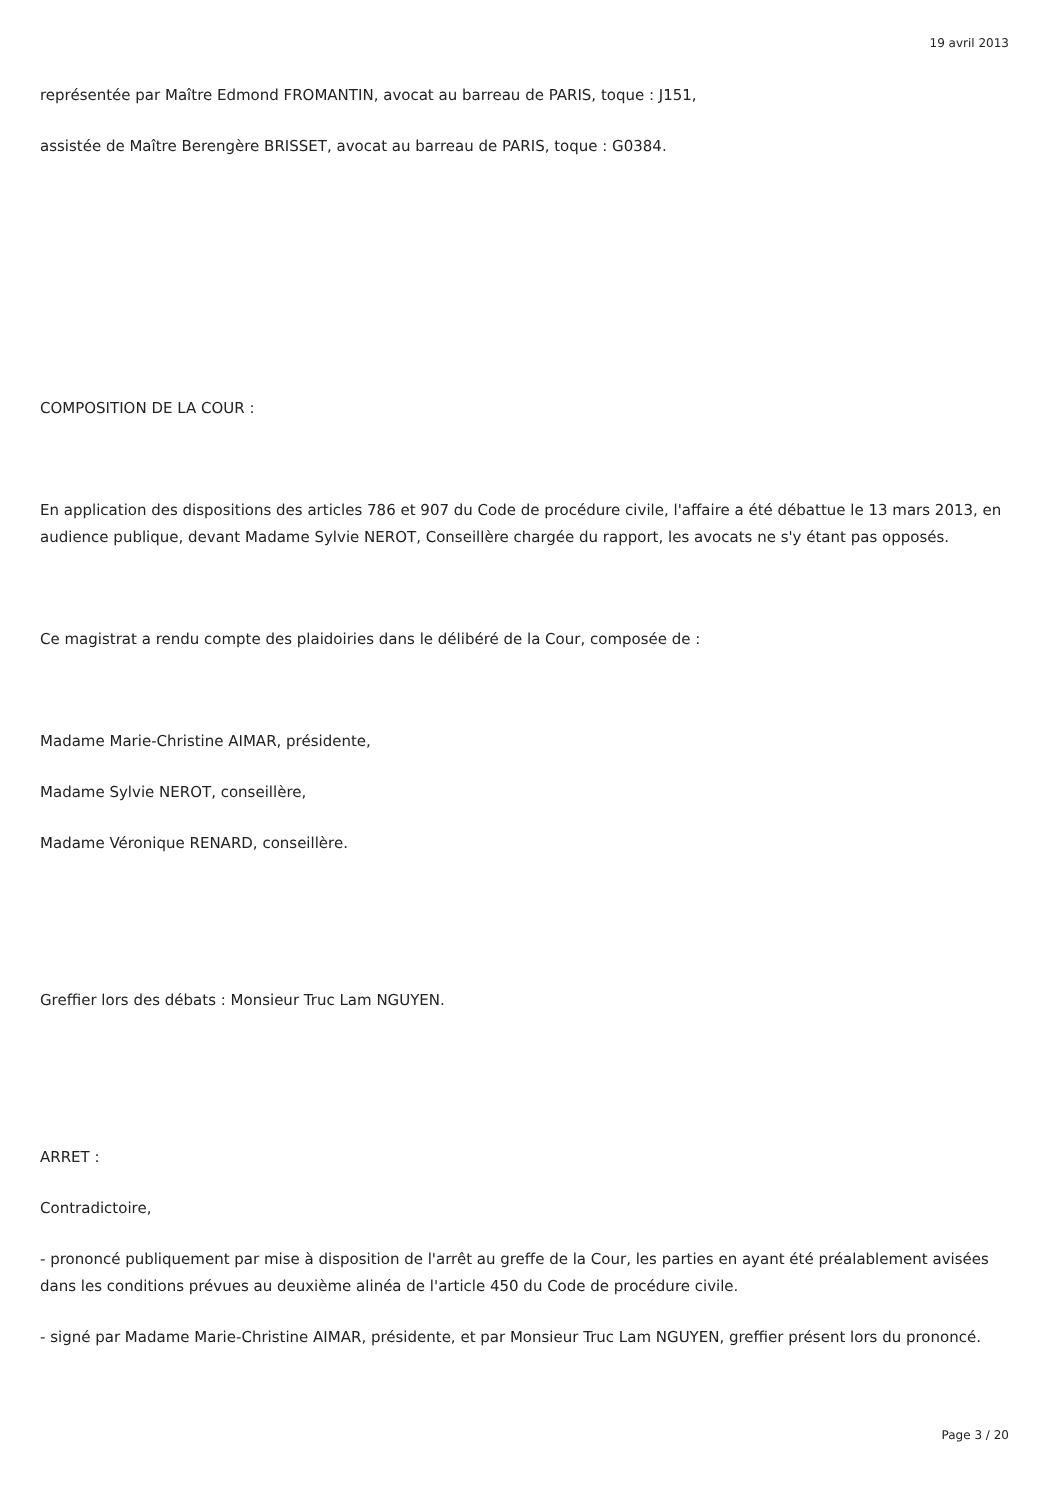19 avril 2013
représentée par Maître Edmond FROMANTIN, avocat au barreau de PARIS, toque : J151,
assistée de Maître Berengère BRISSET, avocat au barreau de PARIS, toque : G0384.
COMPOSITION DE LA COUR :
En application des dispositions des articles 786 et 907 du Code de procédure civile, l'affaire a été débattue le 13 mars 2013, en audience publique, devant Madame Sylvie NEROT, Conseillère chargée du rapport, les avocats ne s'y étant pas opposés.
Ce magistrat a rendu compte des plaidoiries dans le délibéré de la Cour, composée de :
Madame Marie-Christine AIMAR, présidente,
Madame Sylvie NEROT, conseillère,
Madame Véronique RENARD, conseillère.
Greffier lors des débats : Monsieur Truc Lam NGUYEN.
ARRET :
Contradictoire,
- prononcé publiquement par mise à disposition de l'arrêt au greffe de la Cour, les parties en ayant été préalablement avisées dans les conditions prévues au deuxième alinéa de l'article 450 du Code de procédure civile.
- signé par Madame Marie-Christine AIMAR, présidente, et par Monsieur Truc Lam NGUYEN, greffier présent lors du prononcé.
Page 3 / 20